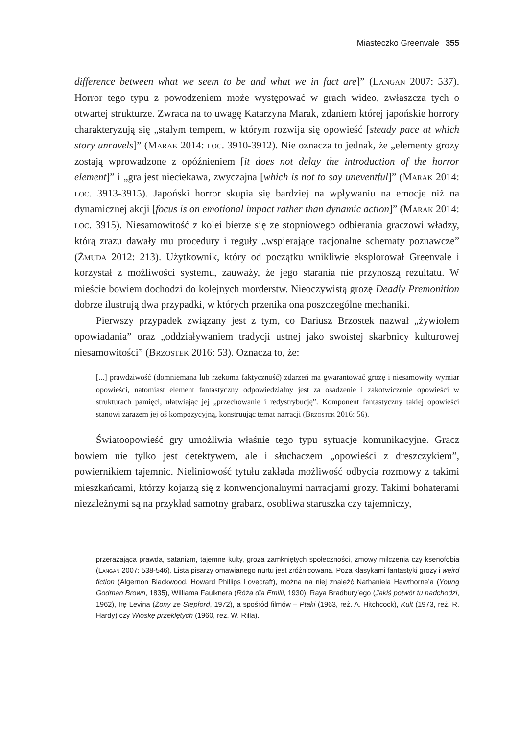Miasteczko Greenvale 355
difference between what we seem to be and what we in fact are]” (Langan 2007: 537). Horror tego typu z powodzeniem może występować w grach wideo, zwłaszcza tych o otwartej strukturze. Zwraca na to uwagę Katarzyna Marak, zdaniem której japońskie horrory charakteryzują się „stałym tempem, w którym rozwija się opowieść [steady pace at which story unravels]” (Marak 2014: loc. 3910-3912). Nie oznacza to jednak, że „elementy grozy zostają wprowadzone z opóźnieniem [it does not delay the introduction of the horror element]” i „gra jest nieciekawa, zwyczajna [which is not to say uneventful]” (Marak 2014: loc. 3913-3915). Japoński horror skupia się bardziej na wpływaniu na emocje niż na dynamicznej akcji [focus is on emotional impact rather than dynamic action]” (Marak 2014: loc. 3915). Niesamowitość z kolei bierze się ze stopniowego odbierania graczowi władzy, którą zrazu dawały mu procedury i reguły „wspierające racjonalne schematy poznawcze” (Żmuda 2012: 213). Użytkownik, który od początku wnikliwie eksplorował Greenvale i korzystał z możliwości systemu, zauważy, że jego starania nie przynoszą rezultatu. W mieście bowiem dochodzi do kolejnych morderstw. Nieoczywistą grozę Deadly Premonition dobrze ilustrują dwa przypadki, w których przenika ona poszczególne mechaniki.
Pierwszy przypadek związany jest z tym, co Dariusz Brzostek nazwał „żywiołem opowiadania” oraz „oddziaływaniem tradycji ustnej jako swoistej skarbnicy kulturowej niesamowitości” (Brzostek 2016: 53). Oznacza to, że:
[...] prawdziwość (domniemana lub rzekoma faktyczność) zdarzeń ma gwarantować grozę i niesamowity wymiar opowieści, natomiast element fantastyczny odpowiedzialny jest za osadzenie i zakotwiczenie opowieści w strukturach pamięci, ułatwiając jej „przechowanie i redystrybucję”. Komponent fantastyczny takiej opowieści stanowi zarazem jej oś kompozycyjną, konstruując temat narracji (Brzostek 2016: 56).
Światoopowieść gry umożliwia właśnie tego typu sytuacje komunikacyjne. Gracz bowiem nie tylko jest detektywem, ale i słuchaczem „opowieści z dreszczykiem”, powiernikiem tajemnic. Nieliniowość tytułu zakłada możliwość odbycia rozmowy z takimi mieszkańcami, którzy kojarzą się z konwencjonalnymi narracjami grozy. Takimi bohaterami niezależnymi są na przykład samotny grabarz, osobliwa staruszka czy tajemniczy,
przerażająca prawda, satanizm, tajemne kulty, groza zamkniętych społeczności, zmowy milczenia czy ksenofobia (Langan 2007: 538-546). Lista pisarzy omawianego nurtu jest zróżnicowana. Poza klasykami fantastyki grozy i weird fiction (Algernon Blackwood, Howard Phillips Lovecraft), można na niej znaleźć Nathaniela Hawthorne’a (Young Godman Brown, 1835), Williama Faulknera (Róża dla Emilii, 1930), Raya Bradbury’ego (Jakiś potwór tu nadchodzi, 1962), Irę Levina (Żony ze Stepford, 1972), a spośród filmów – Ptaki (1963, reż. A. Hitchcock), Kult (1973, reż. R. Hardy) czy Wioskę przeklętych (1960, reż. W. Rilla).